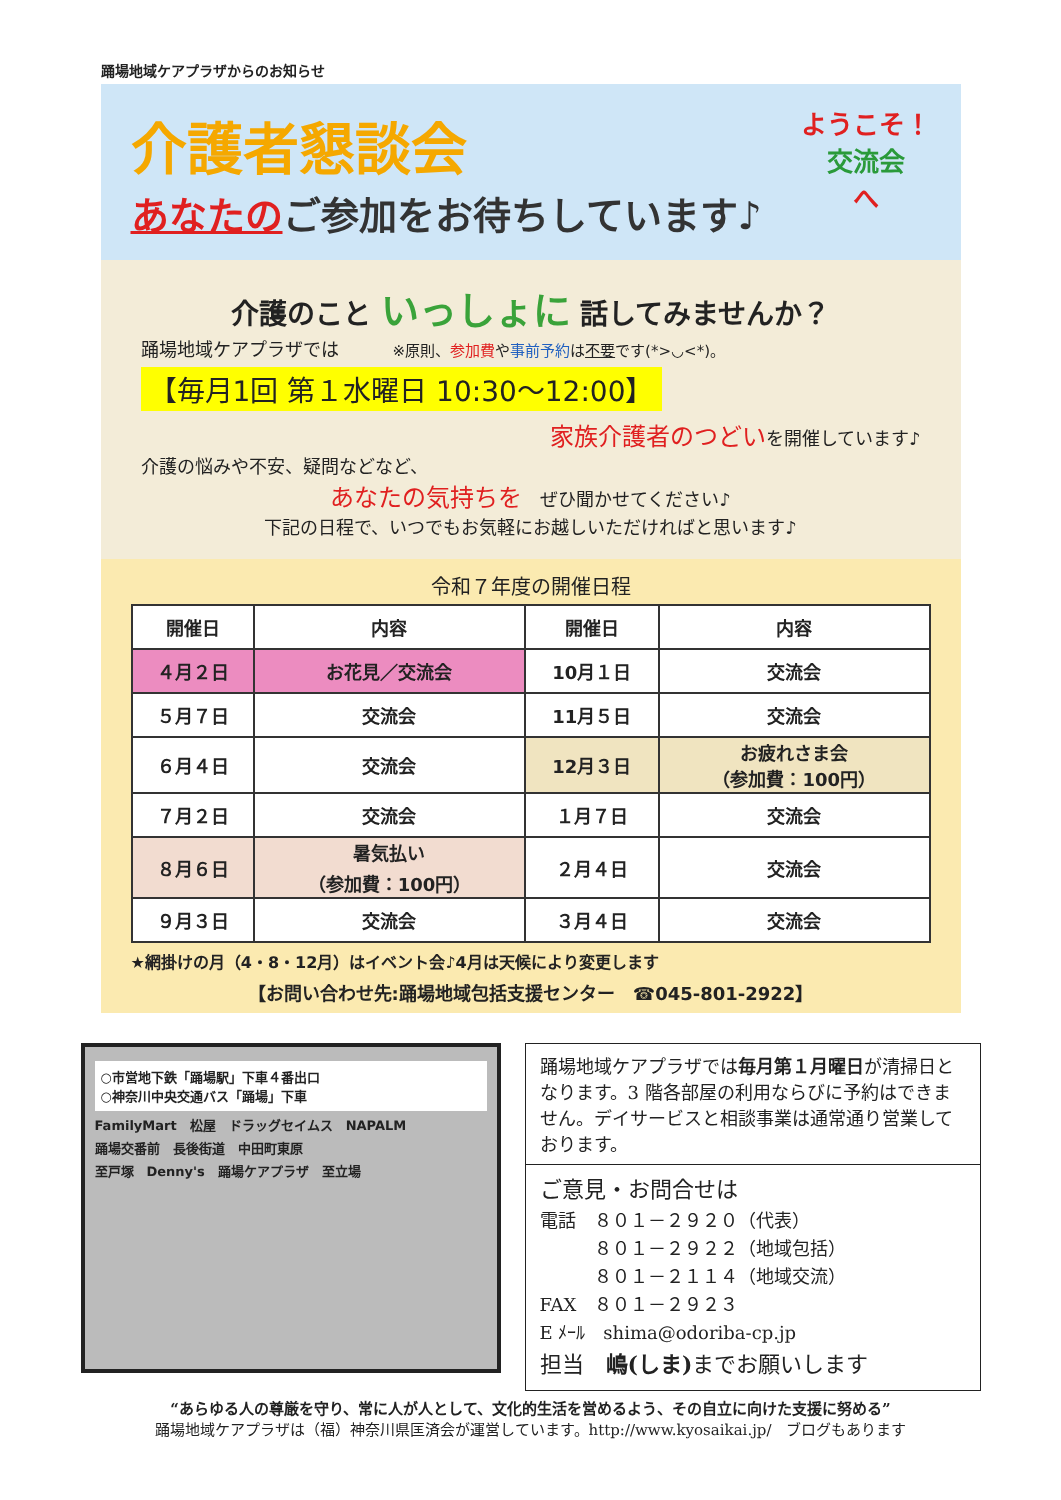踊場地域ケアプラザからのお知らせ
ようこそ！
交流会
へ
介護者懇談会
あなたのご参加をお待ちしています♪
介護のこと いっしょに 話してみませんか？
踊場地域ケアプラザでは　　　※原則、参加費や事前予約は不要です(*>◡<*)。
【毎月1回 第１水曜日 10:30～12:00】
家族介護者のつどいを開催しています♪
介護の悩みや不安、疑問などなど、
あなたの気持ちを　ぜひ聞かせてください♪
下記の日程で、いつでもお気軽にお越しいただければと思います♪
令和７年度の開催日程
| 開催日 | 内容 | 開催日 | 内容 |
| --- | --- | --- | --- |
| ４月２日 | お花見／交流会 | 10月１日 | 交流会 |
| ５月７日 | 交流会 | 11月５日 | 交流会 |
| ６月４日 | 交流会 | 12月３日 | お疲れさま会 （参加費：100円） |
| ７月２日 | 交流会 | １月７日 | 交流会 |
| ８月６日 | 暑気払い （参加費：100円） | ２月４日 | 交流会 |
| ９月３日 | 交流会 | ３月４日 | 交流会 |
★網掛けの月（4・8・12月）はイベント会♪4月は天候により変更します
【お問い合わせ先:踊場地域包括支援センター　☎045-801-2922】
○市営地下鉄「踊場駅」下車４番出口
○神奈川中央交通バス「踊場」下車
FamilyMart　松屋　ドラッグセイムス　NAPALM
踊場交番前　長後街道　中田町東原
至戸塚　Denny's　踊場ケアプラザ　至立場
踊場地域ケアプラザでは毎月第１月曜日が清掃日となります。3 階各部屋の利用ならびに予約はできません。デイサービスと相談事業は通常通り営業しております。
ご意見・お問合せは
電話　８０１－２９２０（代表）
　　　８０１－２９２２（地域包括）
　　　８０１－２１１４（地域交流）
FAX　８０１－２９２３
E ﾒｰﾙ　shima@odoriba-cp.jp
担当　嶋(しま) までお願いします
“あらゆる人の尊厳を守り、常に人が人として、文化的生活を営めるよう、その自立に向けた支援に努める”
踊場地域ケアプラザは（福）神奈川県匡済会が運営しています。http://www.kyosaikai.jp/　ブログもあります